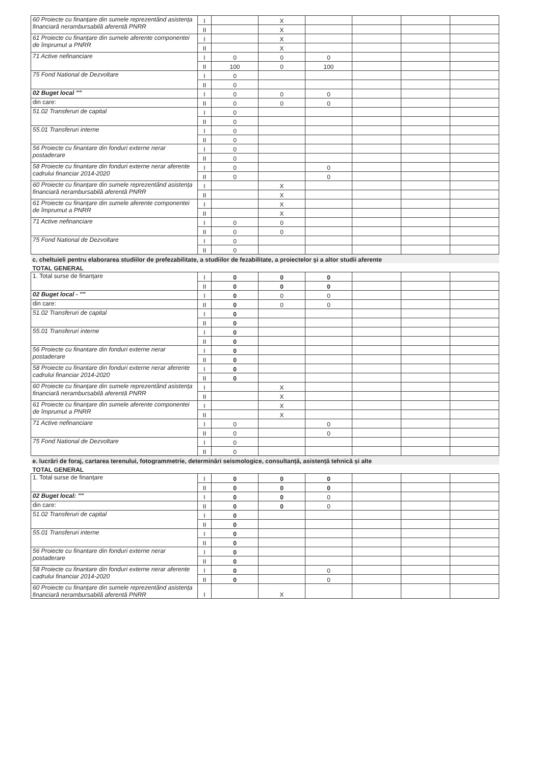| 60 Proiecte cu finanțare din sumele reprezentând asistența financiară nerambursabilă aferentă PNRR | I | | X | | | | |
| | II | | X | | | | |
| 61 Proiecte cu finanțare din sumele aferente componentei de împrumut a PNRR | I | | X | | | | |
| | II | | X | | | | |
| 71 Active nefinanciare | I | 0 | 0 | 0 | | | |
| | II | 100 | 0 | 100 | | | |
| 75 Fond National de Dezvoltare | I | 0 | | | | | |
| | II | 0 | | | | | |
| 02 Buget local "" | I | 0 | 0 | 0 | | | |
| din care: | II | 0 | 0 | 0 | | | |
| 51.02 Transferuri de capital | I | 0 | | | | | |
| | II | 0 | | | | | |
| 55.01 Transferuri interne | I | 0 | | | | | |
| | II | 0 | | | | | |
| 56 Proiecte cu finantare din fonduri externe nerar postaderare | I | 0 | | | | | |
| | II | 0 | | | | | |
| 58 Proiecte cu finantare din fonduri externe nerar aferente cadrului financiar 2014-2020 | I | 0 | | 0 | | | |
| | II | 0 | | 0 | | | |
| 60 Proiecte cu finanțare din sumele reprezentând asistența financiară nerambursabilă aferentă PNRR | I | | X | | | | |
| | II | | X | | | | |
| 61 Proiecte cu finanțare din sumele aferente componentei de împrumut a PNRR | I | | X | | | | |
| | II | | X | | | | |
| 71 Active nefinanciare | I | 0 | 0 | | | | |
| | II | 0 | 0 | | | | |
| 75 Fond National de Dezvoltare | I | 0 | | | | | |
| | II | 0 | | | | | |
| c. cheltuieli pentru elaborarea studiilor de prefezabilitate, a studiilor de fezabilitate, a proiectelor şi a altor studii aferente | | | | | | | |
| TOTAL GENERAL | | | | | | | |
| 1. Total surse de finanțare | I | 0 | 0 | 0 | | | |
| | II | 0 | 0 | 0 | | | |
| 02 Buget local - "" | I | 0 | 0 | 0 | | | |
| din care: | II | 0 | 0 | 0 | | | |
| 51.02 Transferuri de capital | I | 0 | | | | | |
| | II | 0 | | | | | |
| 55.01 Transferuri interne | I | 0 | | | | | |
| | II | 0 | | | | | |
| 56 Proiecte cu finantare din fonduri externe nerar postaderare | I | 0 | | | | | |
| | II | 0 | | | | | |
| 58 Proiecte cu finantare din fonduri externe nerar aferente cadrului financiar 2014-2020 | I | 0 | | | | | |
| | II | 0 | | | | | |
| 60 Proiecte cu finanțare din sumele reprezentând asistența financiară nerambursabilă aferentă PNRR | I | | X | | | | |
| | II | | X | | | | |
| 61 Proiecte cu finanțare din sumele aferente componentei de împrumut a PNRR | I | | X | | | | |
| | II | | X | | | | |
| 71 Active nefinanciare | I | 0 | | 0 | | | |
| | II | 0 | | 0 | | | |
| 75 Fond National de Dezvoltare | I | 0 | | | | | |
| | II | 0 | | | | | |
| e. lucrări de foraj, cartarea terenului, fotogrammetrie, determinări seismologice, consultanță, asistență tehnică și alte | | | | | | | |
| TOTAL GENERAL | | | | | | | |
| 1. Total surse de finanțare | I | 0 | 0 | 0 | | | |
| | II | 0 | 0 | 0 | | | |
| 02 Buget local: "" | I | 0 | 0 | 0 | | | |
| din care: | II | 0 | 0 | 0 | | | |
| 51.02 Transferuri de capital | I | 0 | | | | | |
| | II | 0 | | | | | |
| 55.01 Transferuri interne | I | 0 | | | | | |
| | II | 0 | | | | | |
| 56 Proiecte cu finantare din fonduri externe nerar postaderare | I | 0 | | | | | |
| | II | 0 | | | | | |
| 58 Proiecte cu finantare din fonduri externe nerar aferente cadrului financiar 2014-2020 | I | 0 | | 0 | | | |
| | II | 0 | | 0 | | | |
| 60 Proiecte cu finanțare din sumele reprezentând asistența financiară nerambursabilă aferentă PNRR | I | | X | | | | |